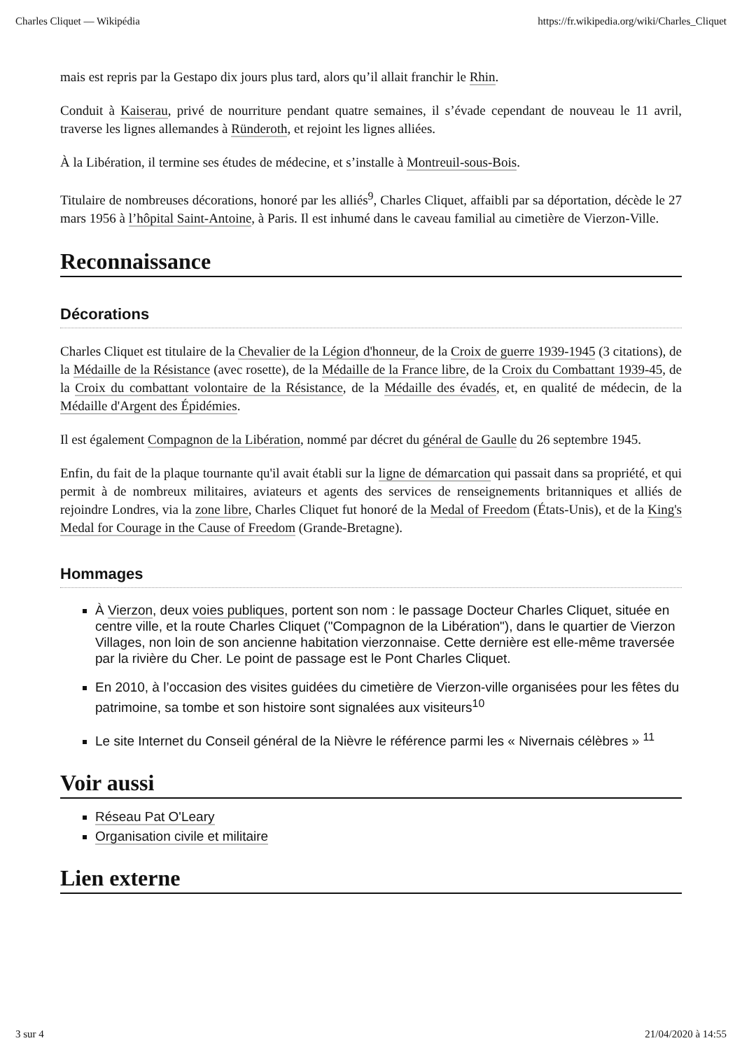Charles Cliquet — Wikipédia https://fr.wikipedia.org/wiki/Charles_Cliquet
mais est repris par la Gestapo dix jours plus tard, alors qu’il allait franchir le Rhin.
Conduit à Kaiserau, privé de nourriture pendant quatre semaines, il s’évade cependant de nouveau le 11 avril, traverse les lignes allemandes à Ründeroth, et rejoint les lignes alliées.
À la Libération, il termine ses études de médecine, et s’installe à Montreuil-sous-Bois.
Titulaire de nombreuses décorations, honoré par les alliés<sup>9</sup>, Charles Cliquet, affaibli par sa déportation, décède le 27 mars 1956 à l’hôpital Saint-Antoine, à Paris. Il est inhumé dans le caveau familial au cimetière de Vierzon-Ville.
Reconnaissance
Décorations
Charles Cliquet est titulaire de la Chevalier de la Légion d'honneur, de la Croix de guerre 1939-1945 (3 citations), de la Médaille de la Résistance (avec rosette), de la Médaille de la France libre, de la Croix du Combattant 1939-45, de la Croix du combattant volontaire de la Résistance, de la Médaille des évadés, et, en qualité de médecin, de la Médaille d'Argent des Épidémies.
Il est également Compagnon de la Libération, nommé par décret du général de Gaulle du 26 septembre 1945.
Enfin, du fait de la plaque tournante qu'il avait établi sur la ligne de démarcation qui passait dans sa propriété, et qui permit à de nombreux militaires, aviateurs et agents des services de renseignements britanniques et alliés de rejoindre Londres, via la zone libre, Charles Cliquet fut honoré de la Medal of Freedom (États-Unis), et de la King's Medal for Courage in the Cause of Freedom (Grande-Bretagne).
Hommages
À Vierzon, deux voies publiques, portent son nom : le passage Docteur Charles Cliquet, située en centre ville, et la route Charles Cliquet ("Compagnon de la Libération"), dans le quartier de Vierzon Villages, non loin de son ancienne habitation vierzonnaise. Cette dernière est elle-même traversée par la rivière du Cher. Le point de passage est le Pont Charles Cliquet.
En 2010, à l’occasion des visites guidées du cimetière de Vierzon-ville organisées pour les fêtes du patrimoine, sa tombe et son histoire sont signalées aux visiteurs<sup>10</sup>
Le site Internet du Conseil général de la Nièvre le référence parmi les « Nivernais célèbres » <sup>11</sup>
Voir aussi
Réseau Pat O'Leary
Organisation civile et militaire
Lien externe
3 sur 4 21/04/2020 à 14:55